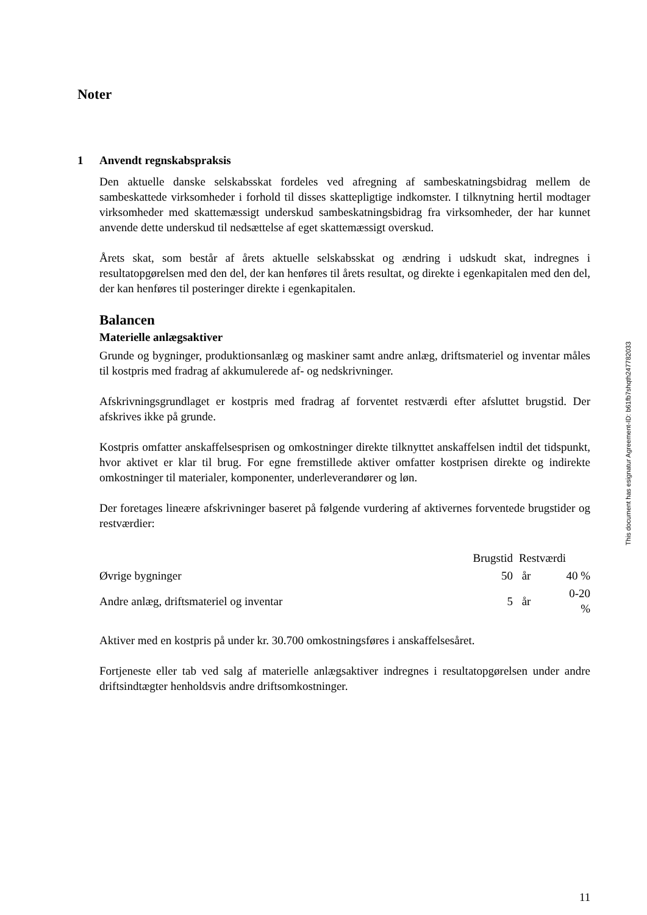Noter
1
Anvendt regnskabspraksis
Den aktuelle danske selskabsskat fordeles ved afregning af sambeskatningsbidrag mellem de sambeskattede virksomheder i forhold til disses skattepligtige indkomster. I tilknytning hertil modtager virksomheder med skattemæssigt underskud sambeskatningsbidrag fra virksomheder, der har kunnet anvende dette underskud til nedsættelse af eget skattemæssigt overskud.
Årets skat, som består af årets aktuelle selskabsskat og ændring i udskudt skat, indregnes i resultatopgørelsen med den del, der kan henføres til årets resultat, og direkte i egenkapitalen med den del, der kan henføres til posteringer direkte i egenkapitalen.
Balancen
Materielle anlægsaktiver
Grunde og bygninger, produktionsanlæg og maskiner samt andre anlæg, driftsmateriel og inventar måles til kostpris med fradrag af akkumulerede af- og nedskrivninger.
Afskrivningsgrundlaget er kostpris med fradrag af forventet restværdi efter afsluttet brugstid. Der afskrives ikke på grunde.
Kostpris omfatter anskaffelsesprisen og omkostninger direkte tilknyttet anskaffelsen indtil det tidspunkt, hvor aktivet er klar til brug. For egne fremstillede aktiver omfatter kostprisen direkte og indirekte omkostninger til materialer, komponenter, underleverandører og løn.
Der foretages lineære afskrivninger baseret på følgende vurdering af aktivernes forventede brugstider og restværdier:
| | Brugstid | | Restværdi | |
| --- | --- | --- | --- | --- |
| Øvrige bygninger | 50 | | år | 40 % |
| Andre anlæg, driftsmateriel og inventar | 5 | | år | 0-20 % |
Aktiver med en kostpris på under kr. 30.700 omkostningsføres i anskaffelsesåret.
Fortjeneste eller tab ved salg af materielle anlægsaktiver indregnes i resultatopgørelsen under andre driftsindtægter henholdsvis andre driftsomkostninger.
This document has esignatur Agreement-ID: b61fb7shqth247782033
11